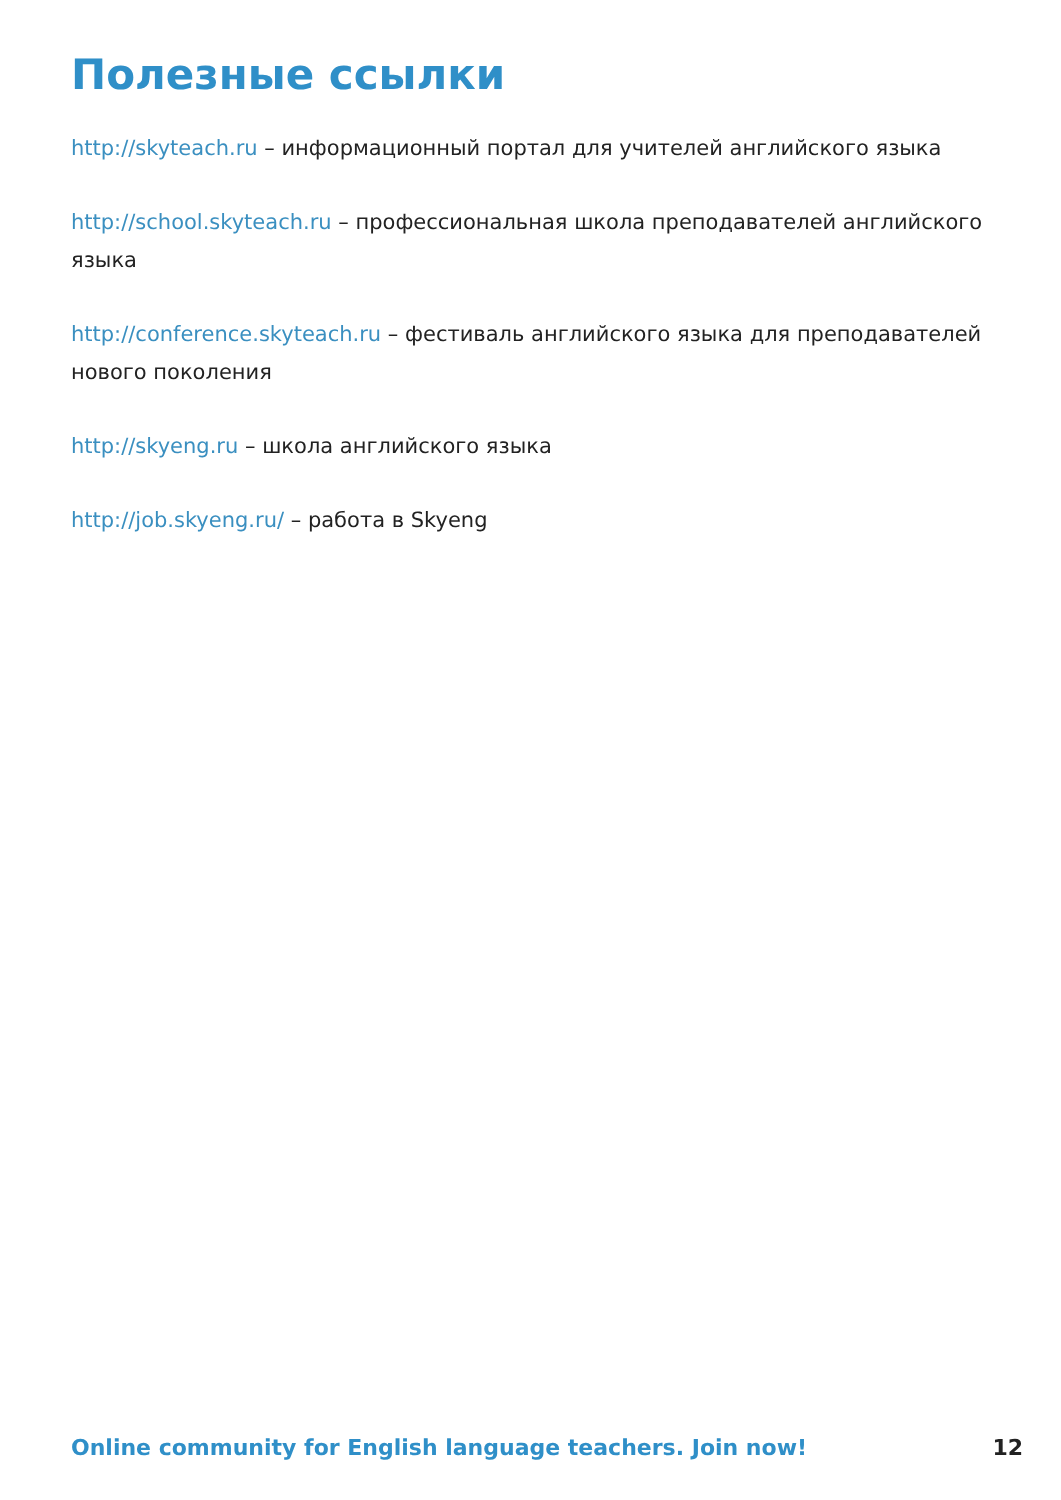Полезные ссылки
http://skyteach.ru – информационный портал для учителей английского языка
http://school.skyteach.ru – профессиональная школа преподавателей английского языка
http://conference.skyteach.ru – фестиваль английского языка для преподавателей нового поколения
http://skyeng.ru – школа английского языка
http://job.skyeng.ru/ – работа в Skyeng
Online community for English language teachers. Join now! 12